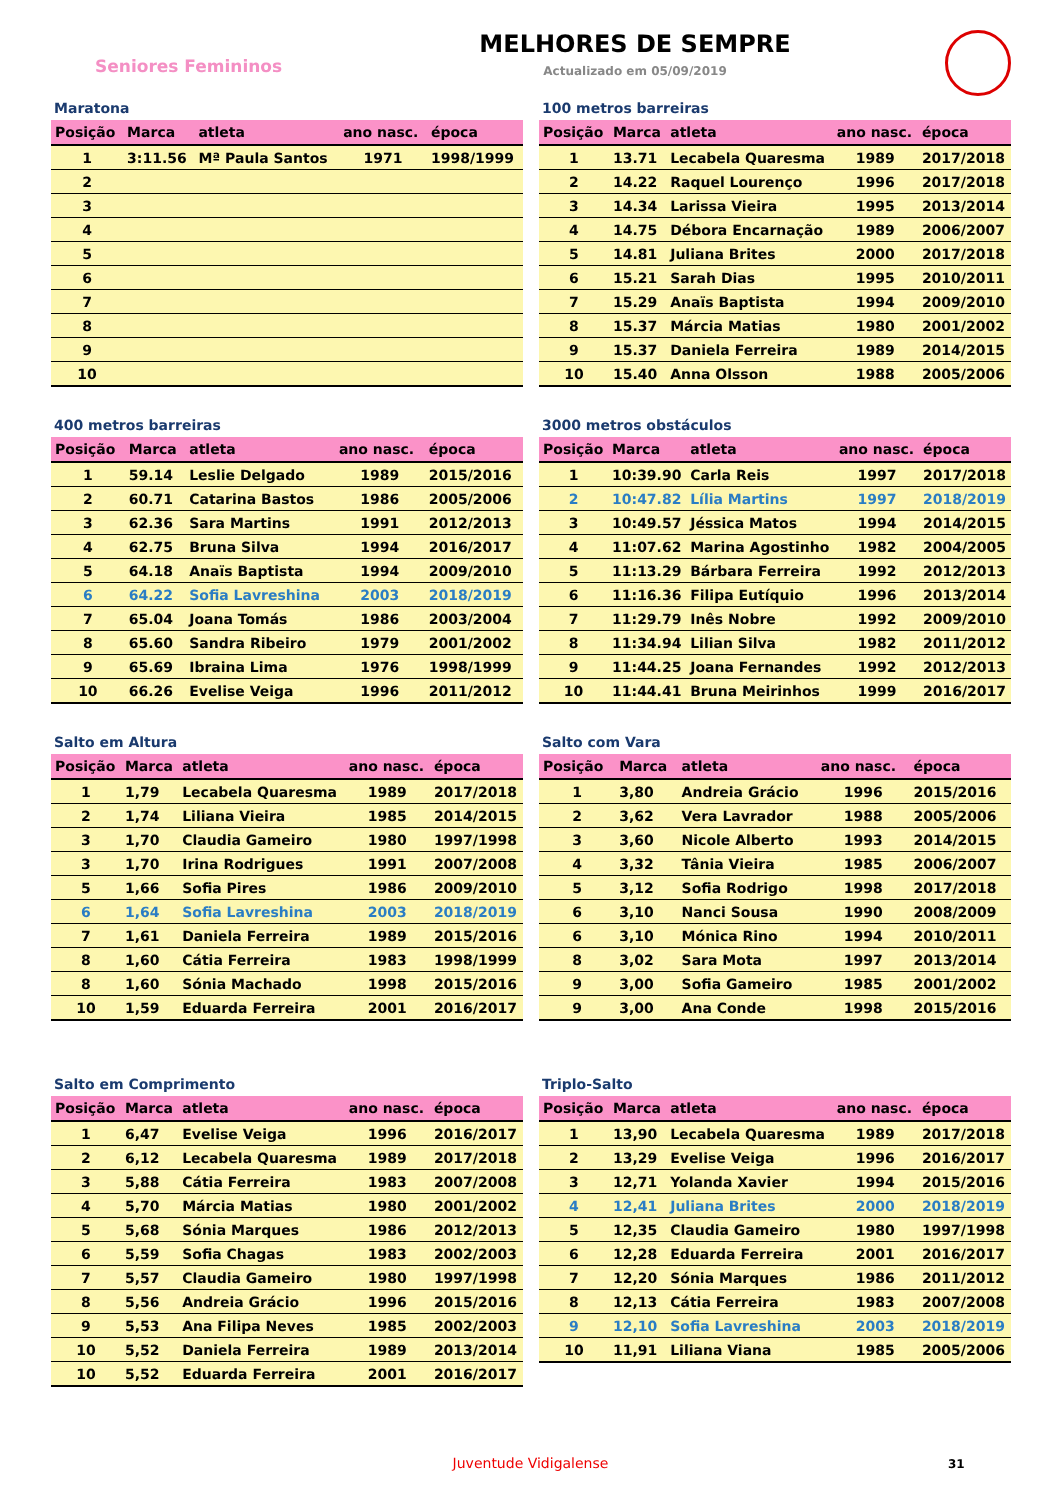Seniores Femininos
MELHORES DE SEMPRE
Actualizado em 05/09/2019
Maratona
| Posição | Marca | atleta | ano nasc. | época |
| --- | --- | --- | --- | --- |
| 1 | 3:11.56 | Mª Paula Santos | 1971 | 1998/1999 |
| 2 | | | | |
| 3 | | | | |
| 4 | | | | |
| 5 | | | | |
| 6 | | | | |
| 7 | | | | |
| 8 | | | | |
| 9 | | | | |
| 10 | | | | |
100 metros barreiras
| Posição | Marca | atleta | ano nasc. | época |
| --- | --- | --- | --- | --- |
| 1 | 13.71 | Lecabela Quaresma | 1989 | 2017/2018 |
| 2 | 14.22 | Raquel Lourenço | 1996 | 2017/2018 |
| 3 | 14.34 | Larissa Vieira | 1995 | 2013/2014 |
| 4 | 14.75 | Débora Encarnação | 1989 | 2006/2007 |
| 5 | 14.81 | Juliana Brites | 2000 | 2017/2018 |
| 6 | 15.21 | Sarah Dias | 1995 | 2010/2011 |
| 7 | 15.29 | Anaïs Baptista | 1994 | 2009/2010 |
| 8 | 15.37 | Márcia Matias | 1980 | 2001/2002 |
| 9 | 15.37 | Daniela Ferreira | 1989 | 2014/2015 |
| 10 | 15.40 | Anna Olsson | 1988 | 2005/2006 |
400 metros barreiras
| Posição | Marca | atleta | ano nasc. | época |
| --- | --- | --- | --- | --- |
| 1 | 59.14 | Leslie Delgado | 1989 | 2015/2016 |
| 2 | 60.71 | Catarina Bastos | 1986 | 2005/2006 |
| 3 | 62.36 | Sara Martins | 1991 | 2012/2013 |
| 4 | 62.75 | Bruna Silva | 1994 | 2016/2017 |
| 5 | 64.18 | Anaïs Baptista | 1994 | 2009/2010 |
| 6 | 64.22 | Sofia Lavreshina | 2003 | 2018/2019 |
| 7 | 65.04 | Joana Tomás | 1986 | 2003/2004 |
| 8 | 65.60 | Sandra Ribeiro | 1979 | 2001/2002 |
| 9 | 65.69 | Ibraina Lima | 1976 | 1998/1999 |
| 10 | 66.26 | Evelise Veiga | 1996 | 2011/2012 |
3000 metros obstáculos
| Posição | Marca | atleta | ano nasc. | época |
| --- | --- | --- | --- | --- |
| 1 | 10:39.90 | Carla Reis | 1997 | 2017/2018 |
| 2 | 10:47.82 | Lília Martins | 1997 | 2018/2019 |
| 3 | 10:49.57 | Jéssica Matos | 1994 | 2014/2015 |
| 4 | 11:07.62 | Marina Agostinho | 1982 | 2004/2005 |
| 5 | 11:13.29 | Bárbara Ferreira | 1992 | 2012/2013 |
| 6 | 11:16.36 | Filipa Eutíquio | 1996 | 2013/2014 |
| 7 | 11:29.79 | Inês Nobre | 1992 | 2009/2010 |
| 8 | 11:34.94 | Lilian Silva | 1982 | 2011/2012 |
| 9 | 11:44.25 | Joana Fernandes | 1992 | 2012/2013 |
| 10 | 11:44.41 | Bruna Meirinhos | 1999 | 2016/2017 |
Salto em Altura
| Posição | Marca | atleta | ano nasc. | época |
| --- | --- | --- | --- | --- |
| 1 | 1,79 | Lecabela Quaresma | 1989 | 2017/2018 |
| 2 | 1,74 | Liliana Vieira | 1985 | 2014/2015 |
| 3 | 1,70 | Claudia Gameiro | 1980 | 1997/1998 |
| 3 | 1,70 | Irina Rodrigues | 1991 | 2007/2008 |
| 5 | 1,66 | Sofia Pires | 1986 | 2009/2010 |
| 6 | 1,64 | Sofia Lavreshina | 2003 | 2018/2019 |
| 7 | 1,61 | Daniela Ferreira | 1989 | 2015/2016 |
| 8 | 1,60 | Cátia Ferreira | 1983 | 1998/1999 |
| 8 | 1,60 | Sónia Machado | 1998 | 2015/2016 |
| 10 | 1,59 | Eduarda Ferreira | 2001 | 2016/2017 |
Salto com Vara
| Posição | Marca | atleta | ano nasc. | época |
| --- | --- | --- | --- | --- |
| 1 | 3,80 | Andreia Grácio | 1996 | 2015/2016 |
| 2 | 3,62 | Vera Lavrador | 1988 | 2005/2006 |
| 3 | 3,60 | Nicole Alberto | 1993 | 2014/2015 |
| 4 | 3,32 | Tânia Vieira | 1985 | 2006/2007 |
| 5 | 3,12 | Sofia Rodrigo | 1998 | 2017/2018 |
| 6 | 3,10 | Nanci Sousa | 1990 | 2008/2009 |
| 6 | 3,10 | Mónica Rino | 1994 | 2010/2011 |
| 8 | 3,02 | Sara Mota | 1997 | 2013/2014 |
| 9 | 3,00 | Sofia Gameiro | 1985 | 2001/2002 |
| 9 | 3,00 | Ana Conde | 1998 | 2015/2016 |
Salto em Comprimento
| Posição | Marca | atleta | ano nasc. | época |
| --- | --- | --- | --- | --- |
| 1 | 6,47 | Evelise Veiga | 1996 | 2016/2017 |
| 2 | 6,12 | Lecabela Quaresma | 1989 | 2017/2018 |
| 3 | 5,88 | Cátia Ferreira | 1983 | 2007/2008 |
| 4 | 5,70 | Márcia Matias | 1980 | 2001/2002 |
| 5 | 5,68 | Sónia Marques | 1986 | 2012/2013 |
| 6 | 5,59 | Sofia Chagas | 1983 | 2002/2003 |
| 7 | 5,57 | Claudia Gameiro | 1980 | 1997/1998 |
| 8 | 5,56 | Andreia Grácio | 1996 | 2015/2016 |
| 9 | 5,53 | Ana Filipa Neves | 1985 | 2002/2003 |
| 10 | 5,52 | Daniela Ferreira | 1989 | 2013/2014 |
| 10 | 5,52 | Eduarda Ferreira | 2001 | 2016/2017 |
Triplo-Salto
| Posição | Marca | atleta | ano nasc. | época |
| --- | --- | --- | --- | --- |
| 1 | 13,90 | Lecabela Quaresma | 1989 | 2017/2018 |
| 2 | 13,29 | Evelise Veiga | 1996 | 2016/2017 |
| 3 | 12,71 | Yolanda Xavier | 1994 | 2015/2016 |
| 4 | 12,41 | Juliana Brites | 2000 | 2018/2019 |
| 5 | 12,35 | Claudia Gameiro | 1980 | 1997/1998 |
| 6 | 12,28 | Eduarda Ferreira | 2001 | 2016/2017 |
| 7 | 12,20 | Sónia Marques | 1986 | 2011/2012 |
| 8 | 12,13 | Cátia Ferreira | 1983 | 2007/2008 |
| 9 | 12,10 | Sofia Lavreshina | 2003 | 2018/2019 |
| 10 | 11,91 | Liliana Viana | 1985 | 2005/2006 |
Juventude Vidigalense 31